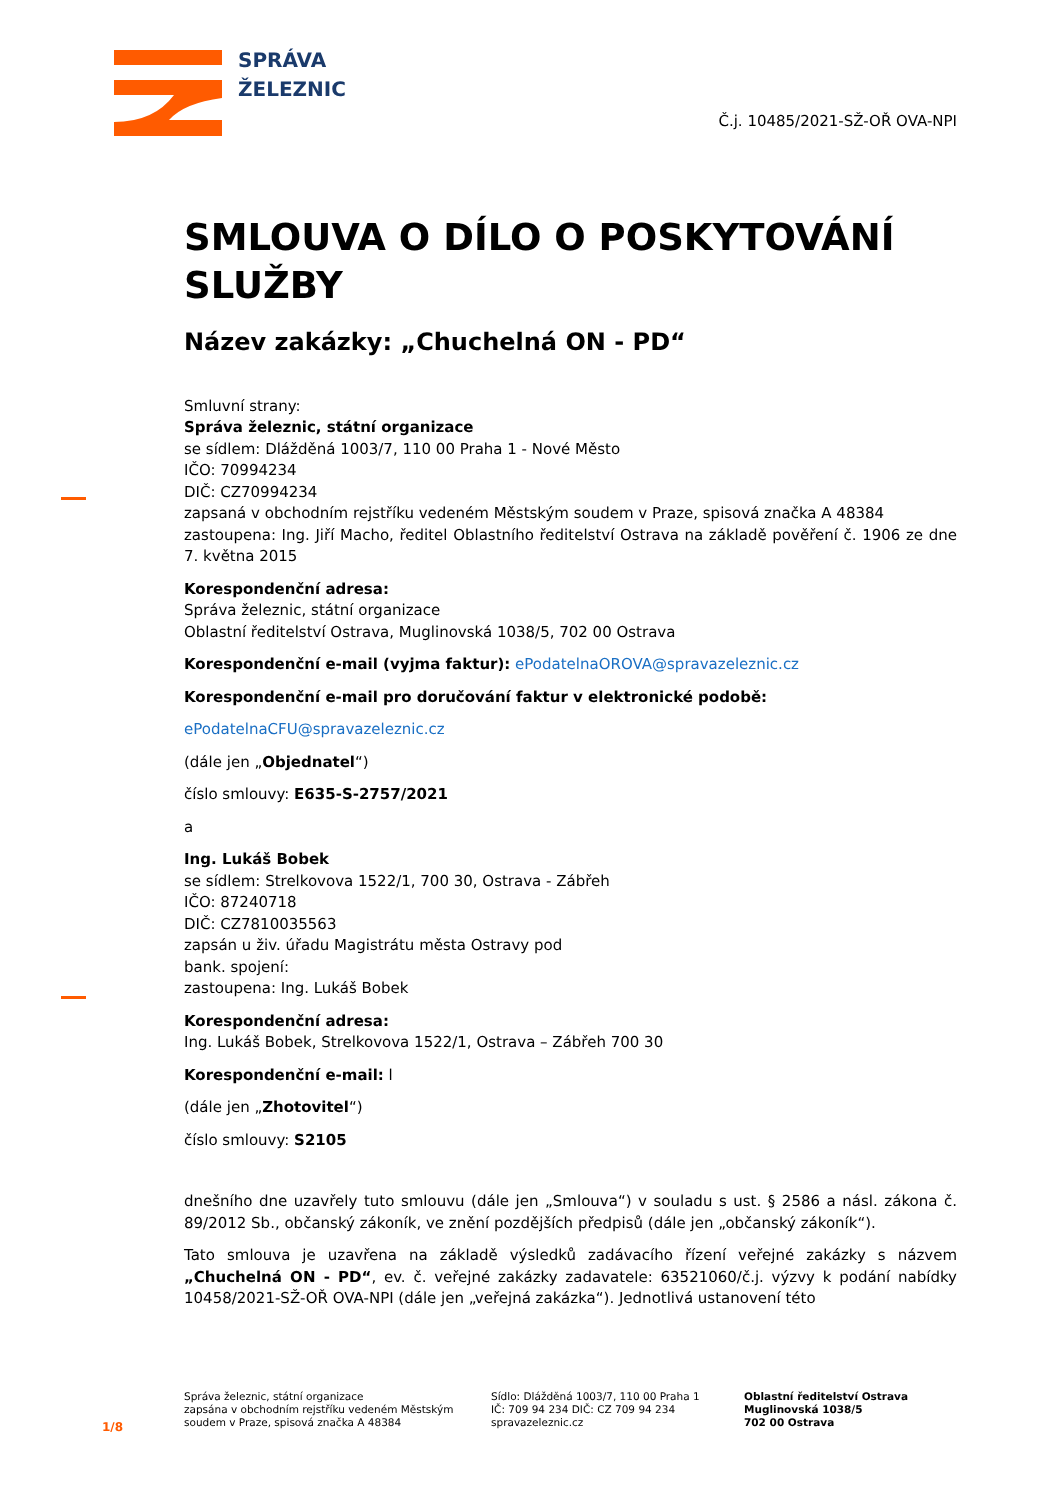SPRÁVA
ŽELEZNIC
Č.j. 10485/2021-SŽ-OŘ OVA-NPI
SMLOUVA O DÍLO O POSKYTOVÁNÍ SLUŽBY
Název zakázky: „Chuchelná ON - PD“
Smluvní strany:
Správa železnic, státní organizace
se sídlem: Dlážděná 1003/7, 110 00 Praha 1 - Nové Město
IČO: 70994234
DIČ: CZ70994234
zapsaná v obchodním rejstříku vedeném Městským soudem v Praze, spisová značka A 48384
zastoupena: Ing. Jiří Macho, ředitel Oblastního ředitelství Ostrava na základě pověření č. 1906 ze dne 7. května 2015
Korespondenční adresa:
Správa železnic, státní organizace
Oblastní ředitelství Ostrava, Muglinovská 1038/5, 702 00 Ostrava
Korespondenční e-mail (vyjma faktur): ePodatelnaOROVA@spravazeleznic.cz
Korespondenční e-mail pro doručování faktur v elektronické podobě:
ePodatelnaCFU@spravazeleznic.cz
(dále jen „Objednatel“)
číslo smlouvy: E635-S-2757/2021
a
Ing. Lukáš Bobek
se sídlem: Strelkovova 1522/1, 700 30, Ostrava - Zábřeh
IČO: 87240718
DIČ: CZ7810035563
zapsán u živ. úřadu Magistrátu města Ostravy pod
bank. spojení:
zastoupena: Ing. Lukáš Bobek
Korespondenční adresa:
Ing. Lukáš Bobek, Strelkovova 1522/1, Ostrava – Zábřeh 700 30
Korespondenční e-mail: l
(dále jen „Zhotovitel“)
číslo smlouvy: S2105
dnešního dne uzavřely tuto smlouvu (dále jen „Smlouva“) v souladu s ust. § 2586 a násl. zákona č. 89/2012 Sb., občanský zákoník, ve znění pozdějších předpisů (dále jen „občanský zákoník“).
Tato smlouva je uzavřena na základě výsledků zadávacího řízení veřejné zakázky s názvem „Chuchelná ON - PD“, ev. č. veřejné zakázky zadavatele: 63521060/č.j. výzvy k podání nabídky 10458/2021-SŽ-OŘ OVA-NPI (dále jen „veřejná zakázka“). Jednotlivá ustanovení této
1/8
Správa železnic, státní organizace
zapsána v obchodním rejstříku vedeném Městským soudem v Praze, spisová značka A 48384
Sídlo: Dlážděná 1003/7, 110 00 Praha 1
IČ: 709 94 234 DIČ: CZ 709 94 234
spravazeleznic.cz
Oblastní ředitelství Ostrava
Muglinovská 1038/5
702 00 Ostrava